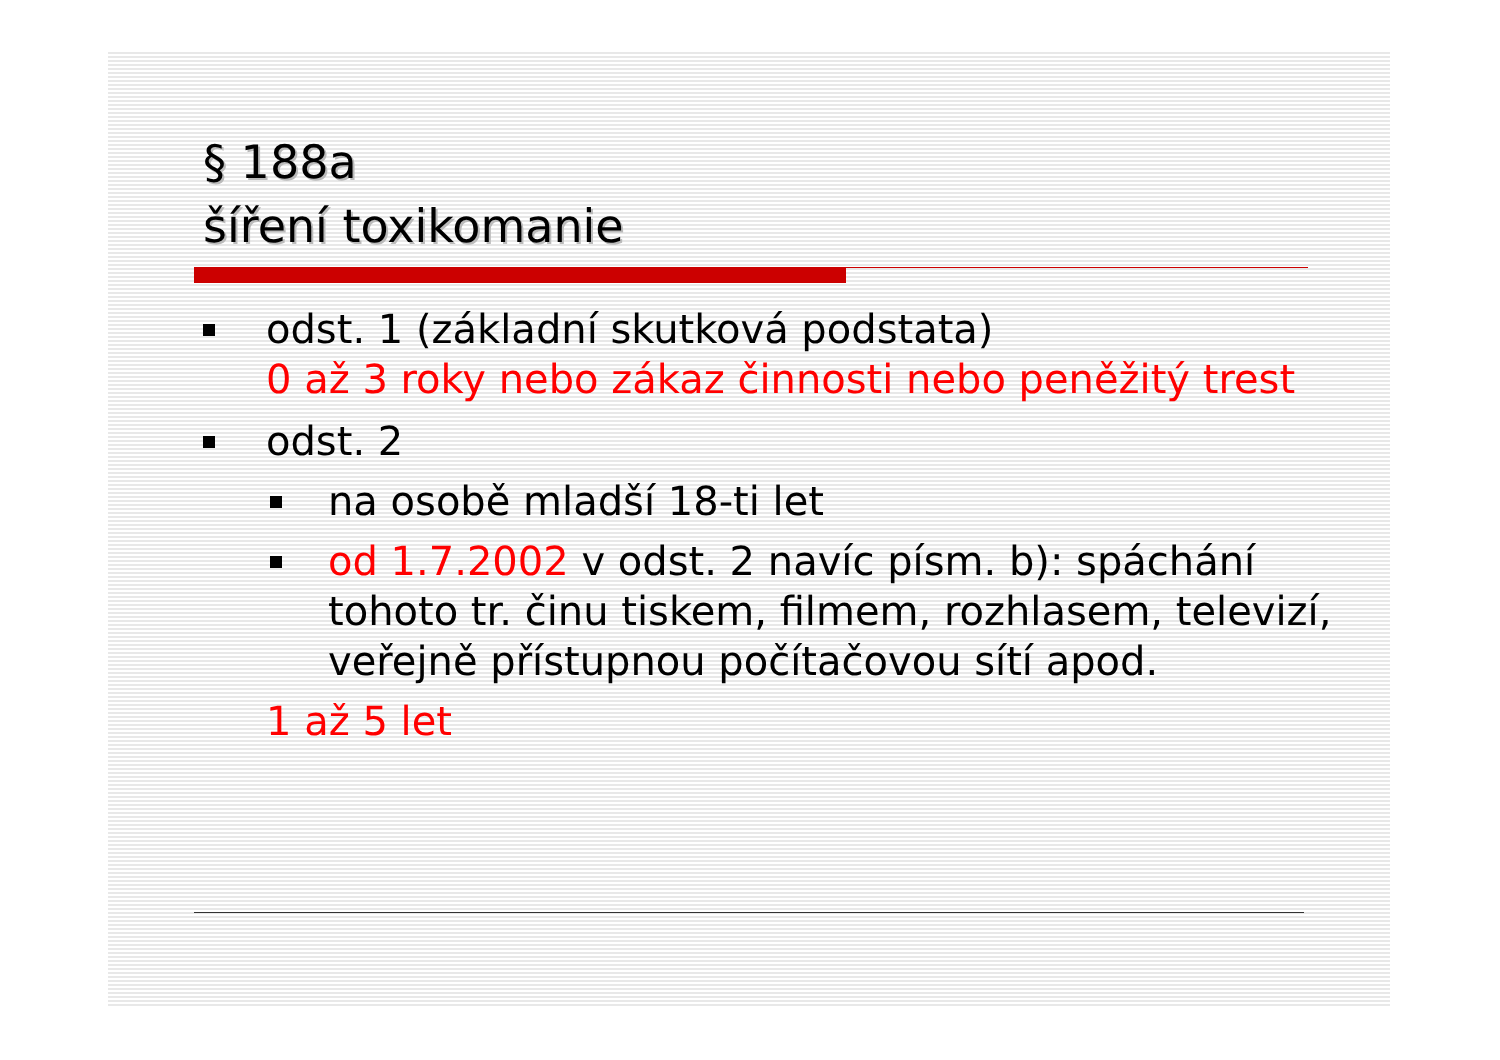§ 188a
šíření toxikomanie
odst. 1 (základní skutková podstata)
0 až 3 roky nebo zákaz činnosti nebo peněžitý trest
odst. 2
na osobě mladší 18-ti let
od 1.7.2002 v odst. 2 navíc písm. b): spáchání tohoto tr. činu tiskem, filmem, rozhlasem, televizí, veřejně přístupnou počítačovou sítí apod.
1 až 5 let